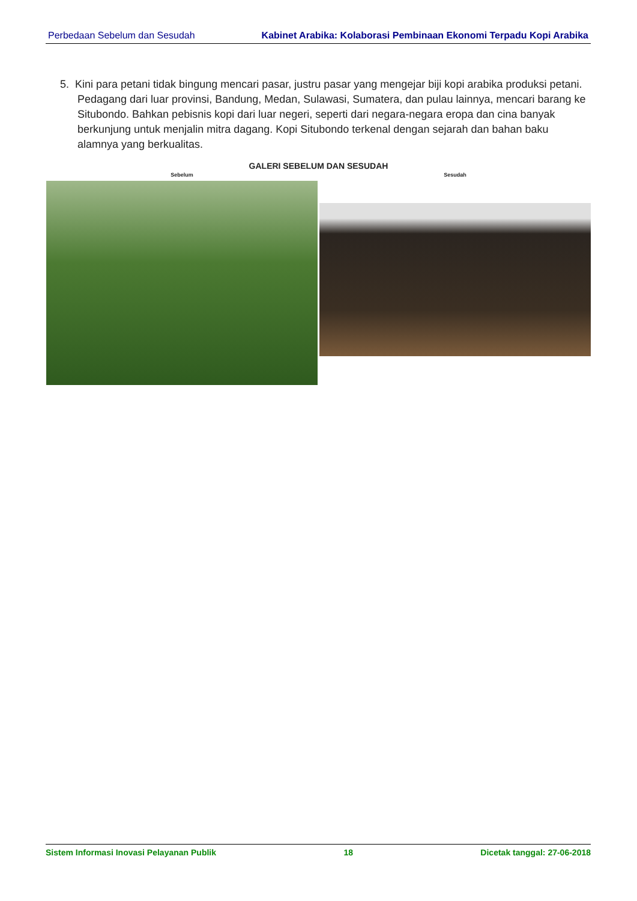Perbedaan Sebelum dan Sesudah Kabinet Arabika: Kolaborasi Pembinaan Ekonomi Terpadu Kopi Arabika
5. Kini para petani tidak bingung mencari pasar, justru pasar yang mengejar biji kopi arabika produksi petani. Pedagang dari luar provinsi, Bandung, Medan, Sulawasi, Sumatera, dan pulau lainnya, mencari barang ke Situbondo. Bahkan pebisnis kopi dari luar negeri, seperti dari negara-negara eropa dan cina banyak berkunjung untuk menjalin mitra dagang. Kopi Situbondo terkenal dengan sejarah dan bahan baku alamnya yang berkualitas.
GALERI SEBELUM DAN SESUDAH
Sebelum Sesudah
Sistem Informasi Inovasi Pelayanan Publik 18 Dicetak tanggal: 27-06-2018